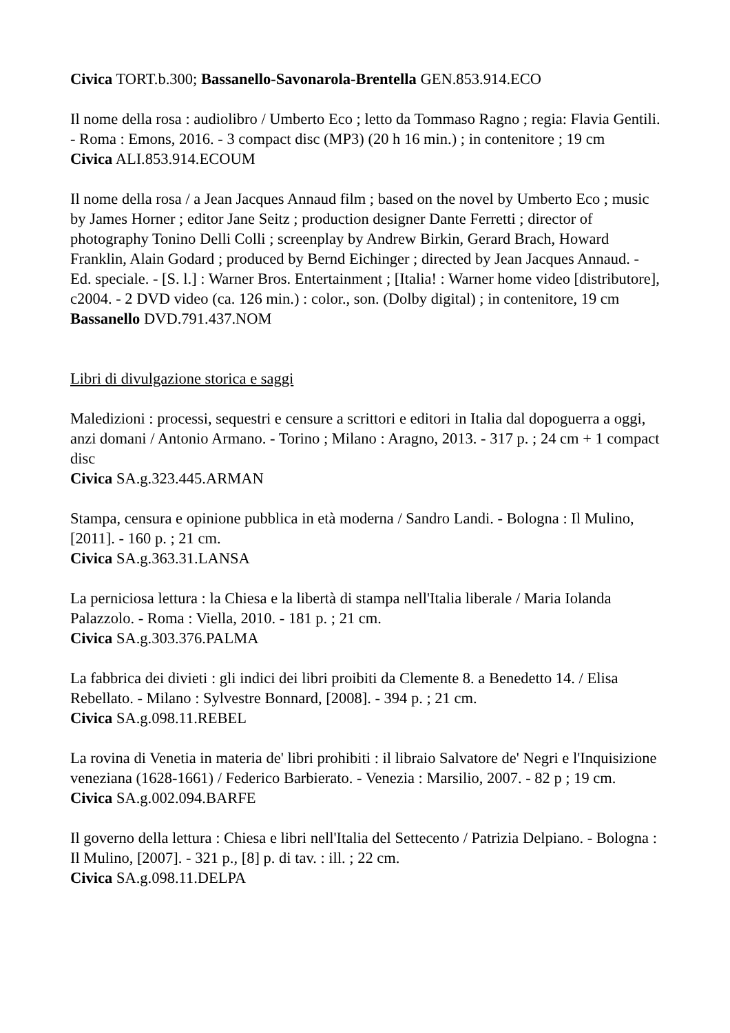Civica TORT.b.300; Bassanello-Savonarola-Brentella GEN.853.914.ECO
Il nome della rosa : audiolibro / Umberto Eco ; letto da Tommaso Ragno ; regia: Flavia Gentili. - Roma : Emons, 2016. - 3 compact disc (MP3) (20 h 16 min.) ; in contenitore ; 19 cm
Civica ALI.853.914.ECOUM
Il nome della rosa / a Jean Jacques Annaud film ; based on the novel by Umberto Eco ; music by James Horner ; editor Jane Seitz ; production designer Dante Ferretti ; director of photography Tonino Delli Colli ; screenplay by Andrew Birkin, Gerard Brach, Howard Franklin, Alain Godard ; produced by Bernd Eichinger ; directed by Jean Jacques Annaud. - Ed. speciale. - [S. l.] : Warner Bros. Entertainment ; [Italia! : Warner home video [distributore], c2004. - 2 DVD video (ca. 126 min.) : color., son. (Dolby digital) ; in contenitore, 19 cm
Bassanello DVD.791.437.NOM
Libri di divulgazione storica e saggi
Maledizioni : processi, sequestri e censure a scrittori e editori in Italia dal dopoguerra a oggi, anzi domani / Antonio Armano. - Torino ; Milano : Aragno, 2013. - 317 p. ; 24 cm + 1 compact disc
Civica SA.g.323.445.ARMAN
Stampa, censura e opinione pubblica in età moderna / Sandro Landi. - Bologna : Il Mulino, [2011]. - 160 p. ; 21 cm.
Civica SA.g.363.31.LANSA
La perniciosa lettura : la Chiesa e la libertà di stampa nell'Italia liberale / Maria Iolanda Palazzolo. - Roma : Viella, 2010. - 181 p. ; 21 cm.
Civica SA.g.303.376.PALMA
La fabbrica dei divieti : gli indici dei libri proibiti da Clemente 8. a Benedetto 14. / Elisa Rebellato. - Milano : Sylvestre Bonnard, [2008]. - 394 p. ; 21 cm.
Civica SA.g.098.11.REBEL
La rovina di Venetia in materia de' libri prohibiti : il libraio Salvatore de' Negri e l'Inquisizione veneziana (1628-1661) / Federico Barbierato. - Venezia : Marsilio, 2007. - 82 p ; 19 cm.
Civica SA.g.002.094.BARFE
Il governo della lettura : Chiesa e libri nell'Italia del Settecento / Patrizia Delpiano. - Bologna : Il Mulino, [2007]. - 321 p., [8] p. di tav. : ill. ; 22 cm.
Civica SA.g.098.11.DELPA